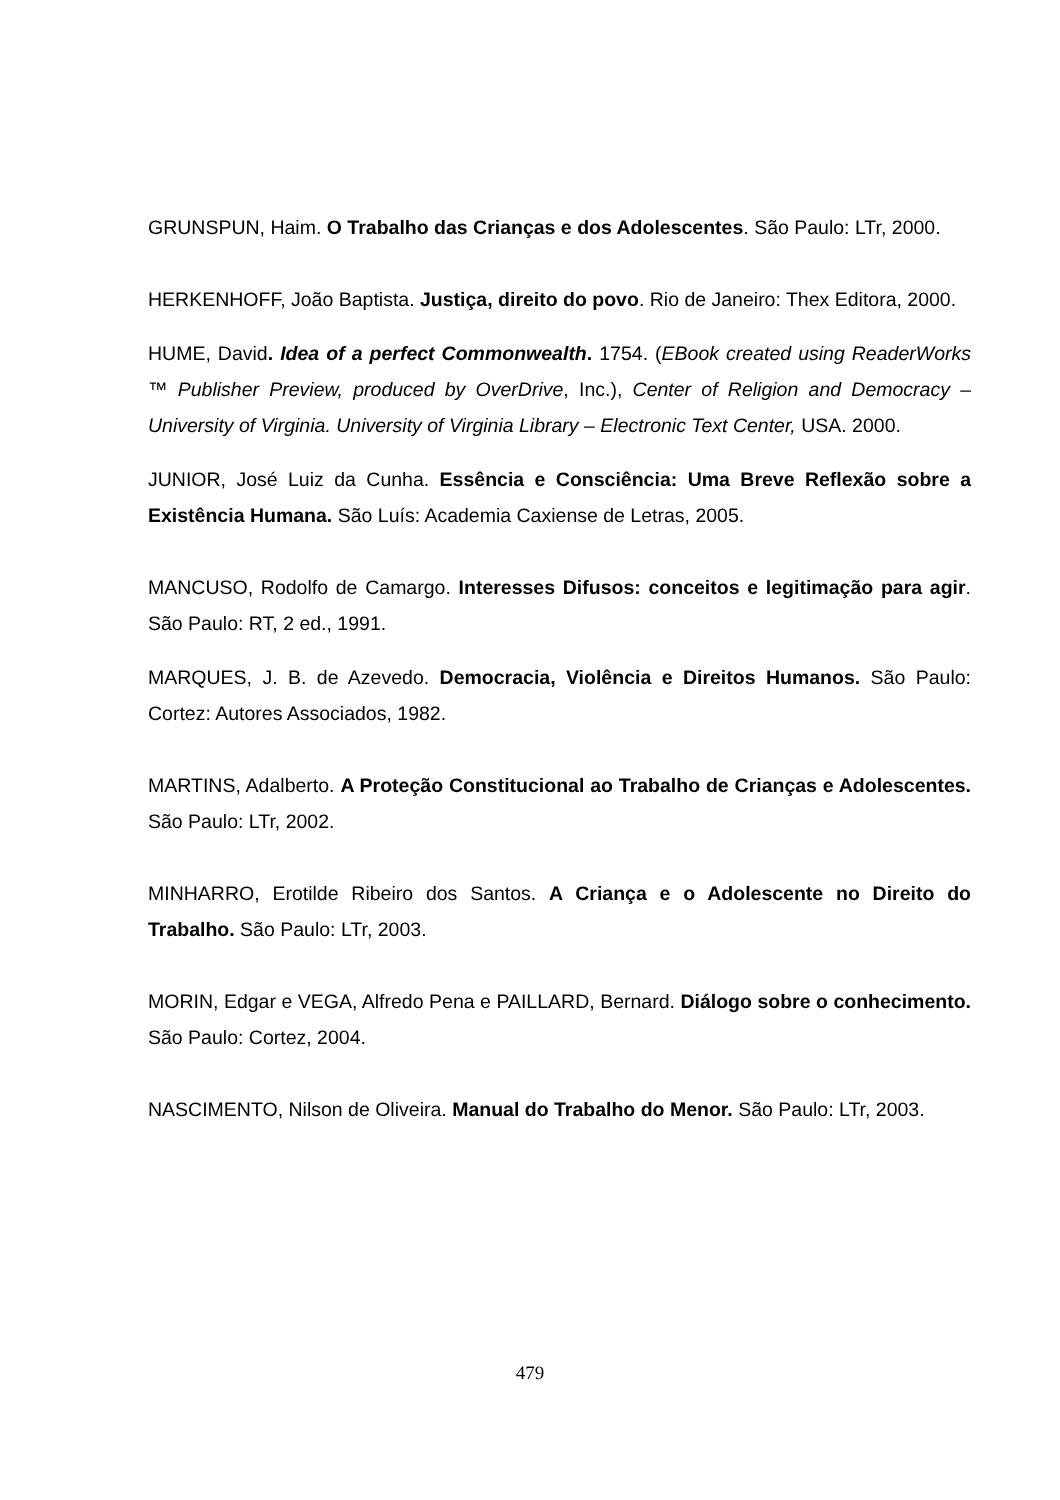GRUNSPUN, Haim. O Trabalho das Crianças e dos Adolescentes. São Paulo: LTr, 2000.
HERKENHOFF, João Baptista. Justiça, direito do povo. Rio de Janeiro: Thex Editora, 2000.
HUME, David. Idea of a perfect Commonwealth. 1754. (EBook created using ReaderWorks ™ Publisher Preview, produced by OverDrive, Inc.), Center of Religion and Democracy – University of Virginia. University of Virginia Library – Electronic Text Center, USA. 2000.
JUNIOR, José Luiz da Cunha. Essência e Consciência: Uma Breve Reflexão sobre a Existência Humana. São Luís: Academia Caxiense de Letras, 2005.
MANCUSO, Rodolfo de Camargo. Interesses Difusos: conceitos e legitimação para agir. São Paulo: RT, 2 ed., 1991.
MARQUES, J. B. de Azevedo. Democracia, Violência e Direitos Humanos. São Paulo: Cortez: Autores Associados, 1982.
MARTINS, Adalberto. A Proteção Constitucional ao Trabalho de Crianças e Adolescentes. São Paulo: LTr, 2002.
MINHARRO, Erotilde Ribeiro dos Santos. A Criança e o Adolescente no Direito do Trabalho. São Paulo: LTr, 2003.
MORIN, Edgar e VEGA, Alfredo Pena e PAILLARD, Bernard. Diálogo sobre o conhecimento. São Paulo: Cortez, 2004.
NASCIMENTO, Nilson de Oliveira. Manual do Trabalho do Menor. São Paulo: LTr, 2003.
479